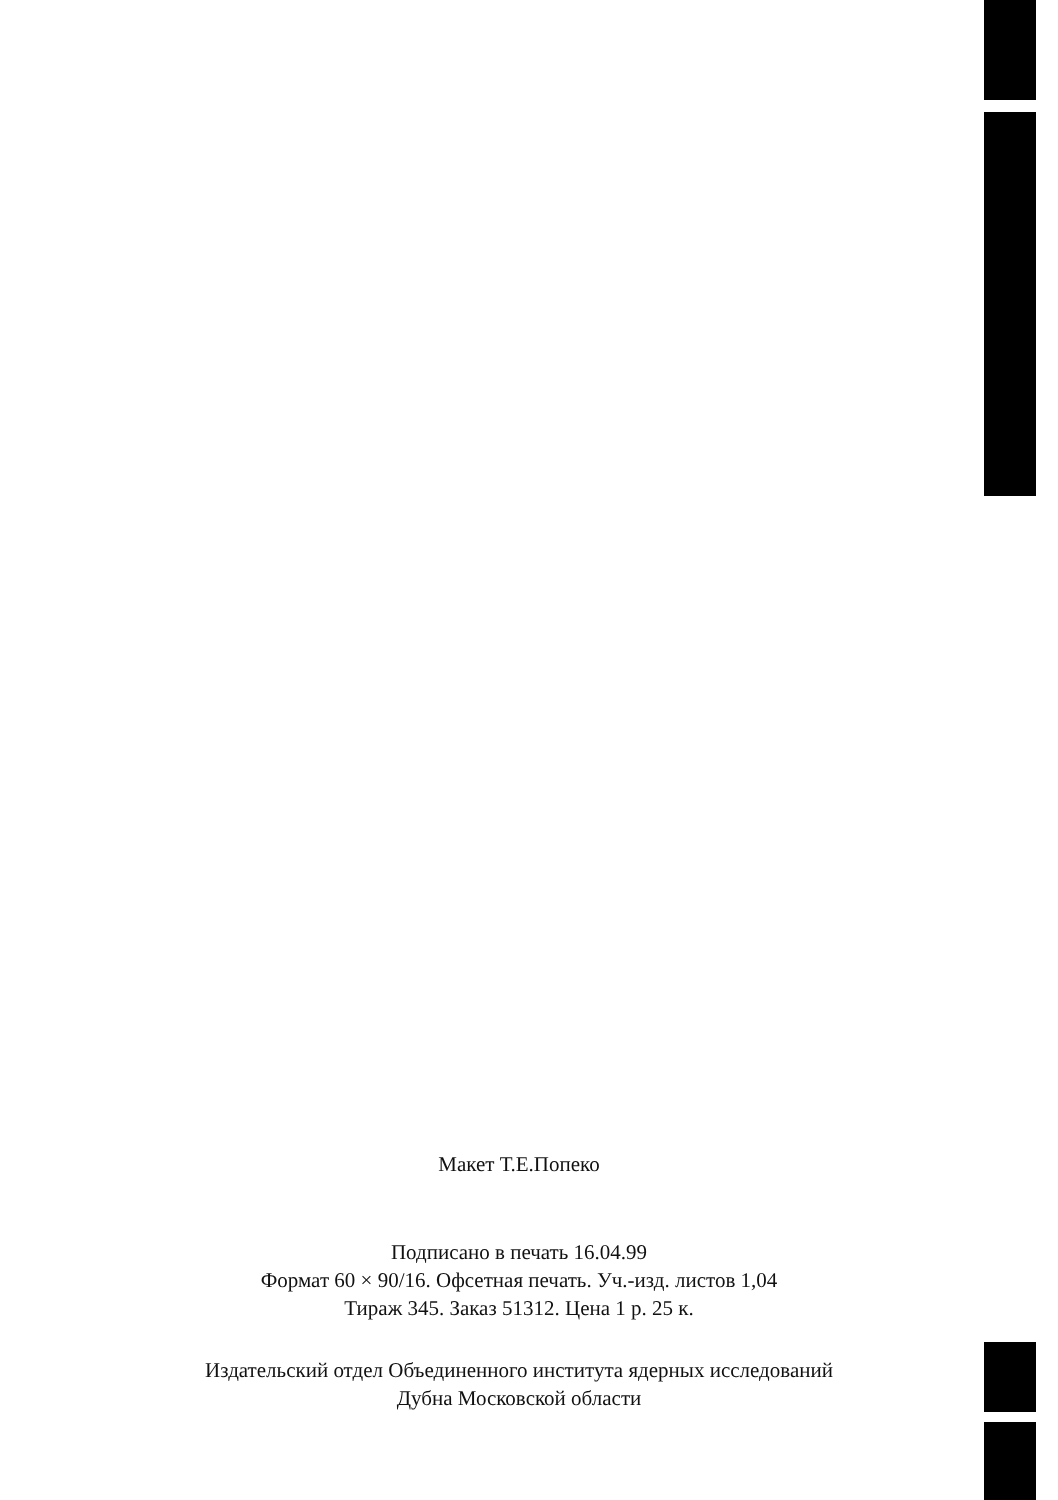Макет Т.Е.Попеко
Подписано в печать 16.04.99
Формат 60 × 90/16. Офсетная печать. Уч.-изд. листов 1,04
Тираж 345. Заказ 51312. Цена 1 р. 25 к.
Издательский отдел Объединенного института ядерных исследований
Дубна Московской области